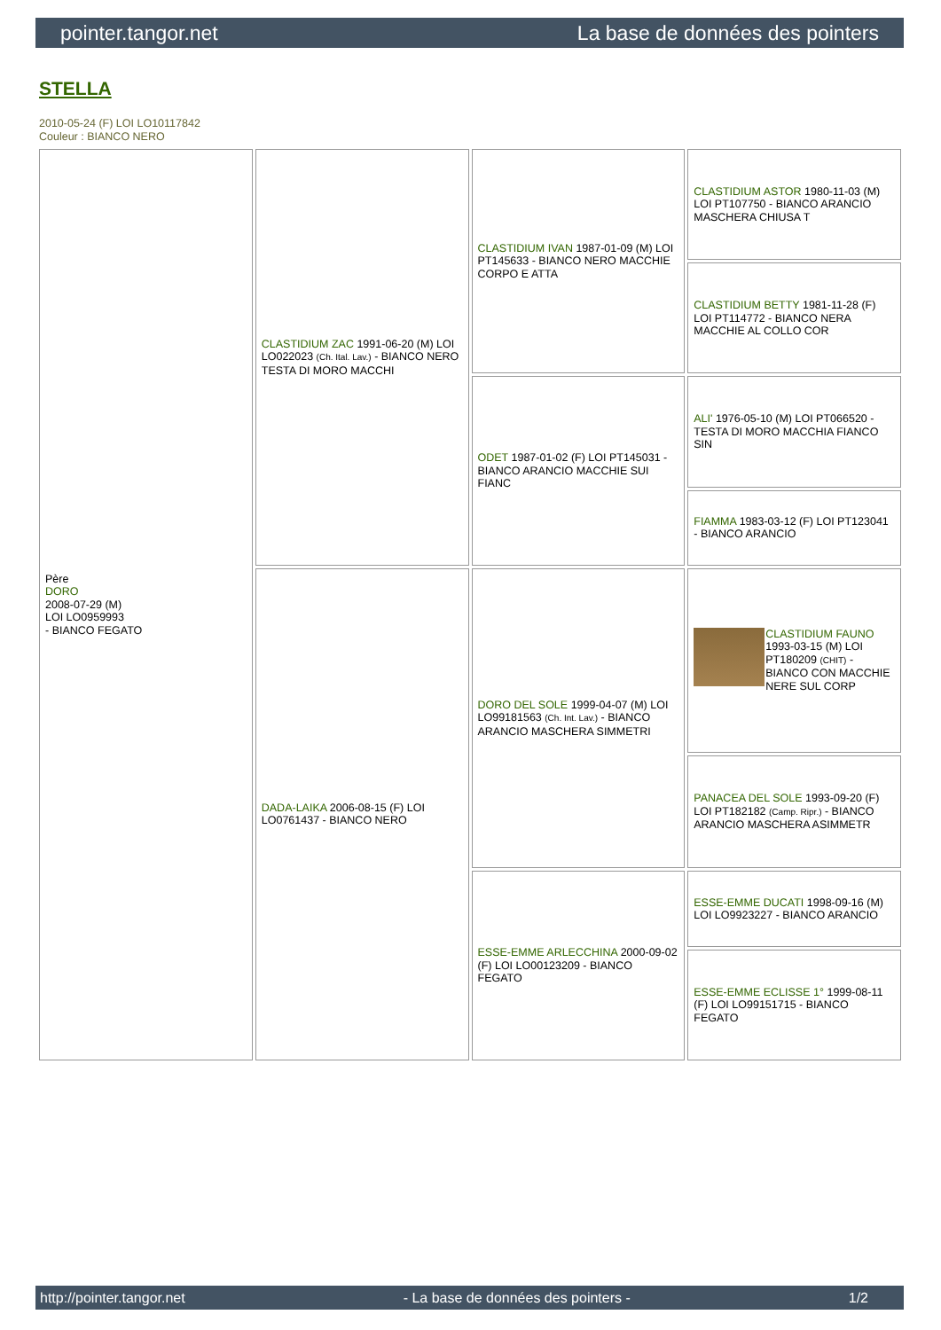pointer.tangor.net La base de données des pointers
STELLA
2010-05-24 (F) LOI LO10117842
Couleur : BIANCO NERO
| Père DORO 2008-07-29 (M) LOI LO0959993 - BIANCO FEGATO | CLASTIDIUM ZAC 1991-06-20 (M) LOI LO022023 (Ch. Ital. Lav.) - BIANCO NERO TESTA DI MORO MACCHI | CLASTIDIUM IVAN 1987-01-09 (M) LOI PT145633 - BIANCO NERO MACCHIE CORPO E ATTA | CLASTIDIUM ASTOR 1980-11-03 (M) LOI PT107750 - BIANCO ARANCIO MASCHERA CHIUSA T |
| | | | CLASTIDIUM BETTY 1981-11-28 (F) LOI PT114772 - BIANCO NERA MACCHIE AL COLLO COR |
| | | ODET 1987-01-02 (F) LOI PT145031 - BIANCO ARANCIO MACCHIE SUI FIANC | ALI' 1976-05-10 (M) LOI PT066520 - TESTA DI MORO MACCHIA FIANCO SIN |
| | | | FIAMMA 1983-03-12 (F) LOI PT123041 - BIANCO ARANCIO |
| | DADA-LAIKA 2006-08-15 (F) LOI LO0761437 - BIANCO NERO | DORO DEL SOLE 1999-04-07 (M) LOI LO99181563 (Ch. Int. Lav.) - BIANCO ARANCIO MASCHERA SIMMETRI | CLASTIDIUM FAUNO 1993-03-15 (M) LOI PT180209 (CHIT) - BIANCO CON MACCHIE NERE SUL CORP |
| | | | PANACEA DEL SOLE 1993-09-20 (F) LOI PT182182 (Camp. Ripr.) - BIANCO ARANCIO MASCHERA ASIMMETR |
| | | ESSE-EMME ARLECCHINA 2000-09-02 (F) LOI LO00123209 - BIANCO FEGATO | ESSE-EMME DUCATI 1998-09-16 (M) LOI LO9923227 - BIANCO ARANCIO |
| | | | ESSE-EMME ECLISSE 1° 1999-08-11 (F) LOI LO99151715 - BIANCO FEGATO |
http://pointer.tangor.net - La base de données des pointers - 1/2